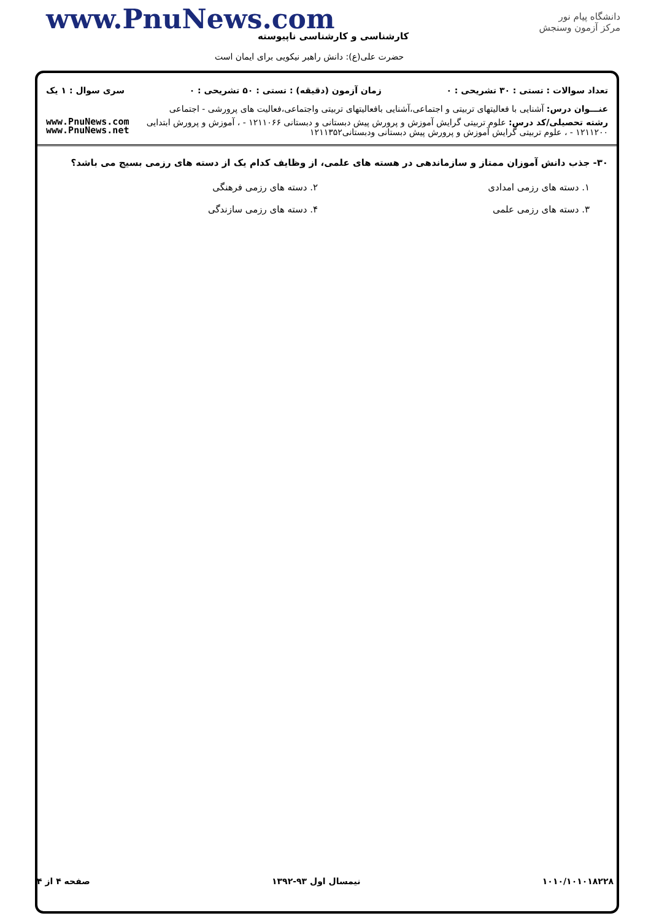دانشگاه پیام نور
مرکز آزمون وسنجش
www.PnuNews.com
کارشناسی و کارشناسی ناپیوسته
حضرت علی(ع): دانش راهبر نیکویی برای ایمان است
تعداد سوالات : تستی : ۳۰ تشریحی : ۰ زمان آزمون (دقیقه) : تستی : ۵۰ تشریحی : ۰ سری سوال : ۱ یک
عنـــوان درس: آشنایی با فعالیتهای تربیتی و اجتماعی،آشنایی بافعالیتهای تربیتی واجتماعی،فعالیت های پرورشی - اجتماعی
www.PnuNews.com
www.PnuNews.net
رشته تحصیلی/کد درس: علوم تربیتی گرایش آموزش و پرورش پیش دبستانی و دبستانی ۱۲۱۱۰۶۶ - ، آموزش و پرورش ابتدایی ۱۲۱۱۲۰۰ - ، علوم تربیتی گرایش آموزش و پرورش پیش دبستانی ودبستانی۱۲۱۱۳۵۲
۳۰- جذب دانش آموزان ممتاز و سازماندهی در هسته های علمی، از وظایف کدام یک از دسته های رزمی بسیج می باشد؟
۱. دسته های رزمی امدادی
۲. دسته های رزمی فرهنگی
۳. دسته های رزمی علمی
۴. دسته های رزمی سازندگی
۱۰۱۰/۱۰۱۰۱۸۲۲۸ نیمسال اول ۹۳-۱۳۹۲ صفحه ۴ از ۴